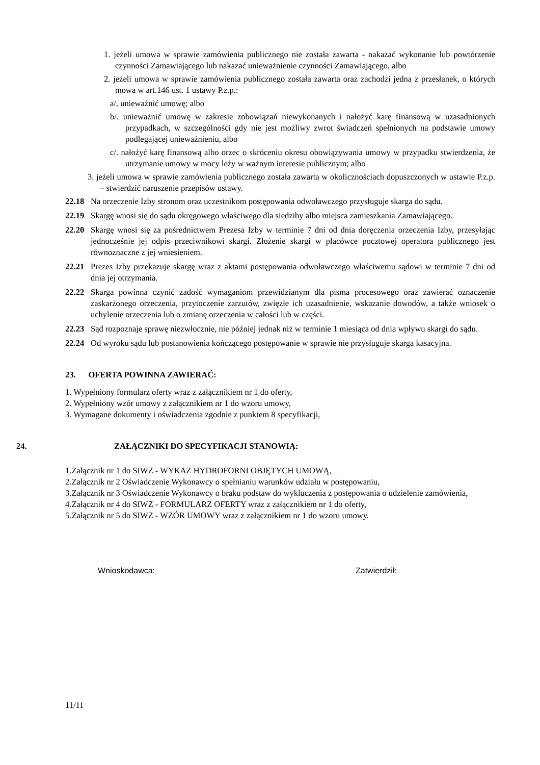1. jeżeli umowa w sprawie zamówienia publicznego nie została zawarta - nakazać wykonanie lub powtórzenie czynności Zamawiającego lub nakazać unieważnienie czynności Zamawiającego, albo
2. jeżeli umowa w sprawie zamówienia publicznego została zawarta oraz zachodzi jedna z przesłanek, o których mowa w art.146 ust. 1 ustawy P.z.p.:
a/. unieważnić umowę; albo
b/. unieważnić umowę w zakresie zobowiązań niewykonanych i nałożyć karę finansową w uzasadnionych przypadkach, w szczególności gdy nie jest możliwy zwrot świadczeń spełnionych na podstawie umowy podlegającej unieważnieniu, albo
c/. nałożyć karę finansową albo orzec o skróceniu okresu obowiązywania umowy w przypadku stwierdzenia, że utrzymanie umowy w mocy leży w ważnym interesie publicznym; albo
3. jeżeli umowa w sprawie zamówienia publicznego została zawarta w okolicznościach dopuszczonych w ustawie P.z.p. – stwierdzić naruszenie przepisów ustawy.
22.18 Na orzeczenie Izby stronom oraz uczestnikom postępowania odwoławczego przysługuje skarga do sądu.
22.19 Skargę wnosi się do sądu okręgowego właściwego dla siedziby albo miejsca zamieszkania Zamawiającego.
22.20 Skargę wnosi się za pośrednictwem Prezesa Izby w terminie 7 dni od dnia doręczenia orzeczenia Izby, przesyłając jednocześnie jej odpis przeciwnikowi skargi. Złożenie skargi w placówce pocztowej operatora publicznego jest równoznaczne z jej wniesieniem.
22.21 Prezes Izby przekazuje skargę wraz z aktami postępowania odwoławczego właściwemu sądowi w terminie 7 dni od dnia jej otrzymania.
22.22 Skarga powinna czynić zadość wymaganiom przewidzianym dla pisma procesowego oraz zawierać oznaczenie zaskarżonego orzeczenia, przytoczenie zarzutów, zwięzłe ich uzasadnienie, wskazanie dowodów, a także wniosek o uchylenie orzeczenia lub o zmianę orzeczenia w całości lub w części.
22.23 Sąd rozpoznaje sprawę niezwłocznie, nie później jednak niż w terminie 1 miesiąca od dnia wpływu skargi do sądu.
22.24 Od wyroku sądu lub postanowienia kończącego postępowanie w sprawie nie przysługuje skarga kasacyjna.
23. OFERTA POWINNA ZAWIERAĆ:
1. Wypełniony formularz oferty wraz z załącznikiem nr 1 do oferty,
2. Wypełniony wzór umowy z załącznikiem nr 1 do wzoru umowy,
3. Wymagane dokumenty i oświadczenia zgodnie z punktem 8 specyfikacji,
24. ZAŁĄCZNIKI DO SPECYFIKACJI STANOWIĄ:
1.Załącznik nr 1 do SIWZ - WYKAZ HYDROFORNI OBJĘTYCH UMOWĄ,
2.Załącznik nr 2 Oświadczenie Wykonawcy o spełnianiu warunków udziału w postępowaniu,
3.Załącznik nr 3 Oświadczenie Wykonawcy o braku podstaw do wykluczenia z postępowania o udzielenie zamówienia,
4.Załącznik nr 4 do SIWZ - FORMULARZ OFERTY wraz z załącznikiem nr 1 do oferty,
5.Załącznik nr 5 do SIWZ - WZÓR UMOWY wraz z załącznikiem nr 1 do wzoru umowy.
Wnioskodawca: Zatwierdził:
11/11